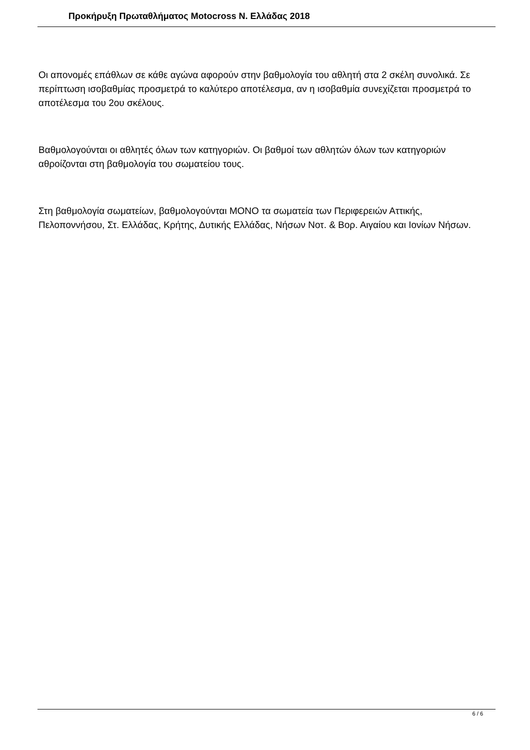Προκήρυξη Πρωταθλήματος Motocross Ν. Ελλάδας 2018
Οι απονομές επάθλων σε κάθε αγώνα αφορούν στην βαθμολογία του αθλητή στα 2 σκέλη συνολικά. Σε περίπτωση ισοβαθμίας προσμετρά το καλύτερο αποτέλεσμα, αν η ισοβαθμία συνεχίζεται προσμετρά το αποτέλεσμα του 2ου σκέλους.
Βαθμολογούνται οι αθλητές όλων των κατηγοριών. Οι βαθμοί των αθλητών όλων των κατηγοριών αθροίζονται στη βαθμολογία του σωματείου τους.
Στη βαθμολογία σωματείων, βαθμολογούνται ΜΟΝΟ τα σωματεία των Περιφερειών Αττικής, Πελοποννήσου, Στ. Ελλάδας, Κρήτης, Δυτικής Ελλάδας, Νήσων Νοτ. & Βορ. Αιγαίου και Ιονίων Νήσων.
6 / 6